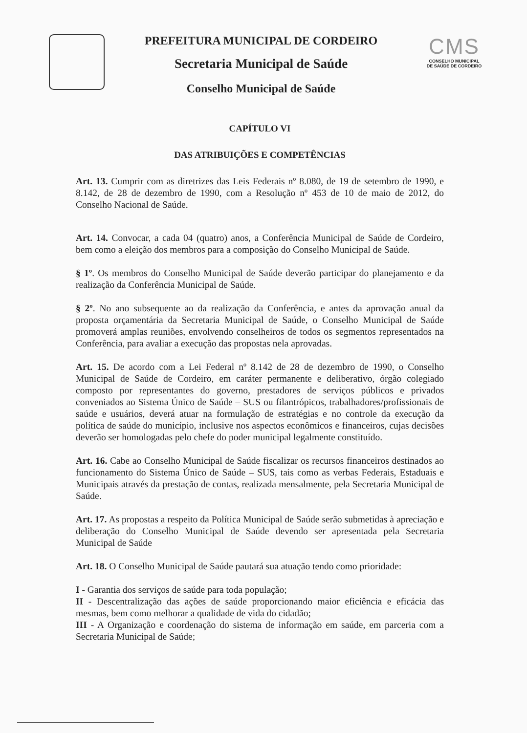PREFEITURA MUNICIPAL DE CORDEIRO
Secretaria Municipal de Saúde
Conselho Municipal de Saúde
CMS
CONSELHO MUNICIPAL
DE SAÚDE DE CORDEIRO
CAPÍTULO VI
DAS ATRIBUIÇÕES E COMPETÊNCIAS
Art. 13. Cumprir com as diretrizes das Leis Federais nº 8.080, de 19 de setembro de 1990, e 8.142, de 28 de dezembro de 1990, com a Resolução nº 453 de 10 de maio de 2012, do Conselho Nacional de Saúde.
Art. 14. Convocar, a cada 04 (quatro) anos, a Conferência Municipal de Saúde de Cordeiro, bem como a eleição dos membros para a composição do Conselho Municipal de Saúde.
§ 1º. Os membros do Conselho Municipal de Saúde deverão participar do planejamento e da realização da Conferência Municipal de Saúde.
§ 2º. No ano subsequente ao da realização da Conferência, e antes da aprovação anual da proposta orçamentária da Secretaria Municipal de Saúde, o Conselho Municipal de Saúde promoverá amplas reuniões, envolvendo conselheiros de todos os segmentos representados na Conferência, para avaliar a execução das propostas nela aprovadas.
Art. 15. De acordo com a Lei Federal nº 8.142 de 28 de dezembro de 1990, o Conselho Municipal de Saúde de Cordeiro, em caráter permanente e deliberativo, órgão colegiado composto por representantes do governo, prestadores de serviços públicos e privados conveniados ao Sistema Único de Saúde – SUS ou filantrópicos, trabalhadores/profissionais de saúde e usuários, deverá atuar na formulação de estratégias e no controle da execução da política de saúde do município, inclusive nos aspectos econômicos e financeiros, cujas decisões deverão ser homologadas pelo chefe do poder municipal legalmente constituído.
Art. 16. Cabe ao Conselho Municipal de Saúde fiscalizar os recursos financeiros destinados ao funcionamento do Sistema Único de Saúde – SUS, tais como as verbas Federais, Estaduais e Municipais através da prestação de contas, realizada mensalmente, pela Secretaria Municipal de Saúde.
Art. 17. As propostas a respeito da Política Municipal de Saúde serão submetidas à apreciação e deliberação do Conselho Municipal de Saúde devendo ser apresentada pela Secretaria Municipal de Saúde
Art. 18. O Conselho Municipal de Saúde pautará sua atuação tendo como prioridade:
I - Garantia dos serviços de saúde para toda população;
II - Descentralização das ações de saúde proporcionando maior eficiência e eficácia das mesmas, bem como melhorar a qualidade de vida do cidadão;
III - A Organização e coordenação do sistema de informação em saúde, em parceria com a Secretaria Municipal de Saúde;